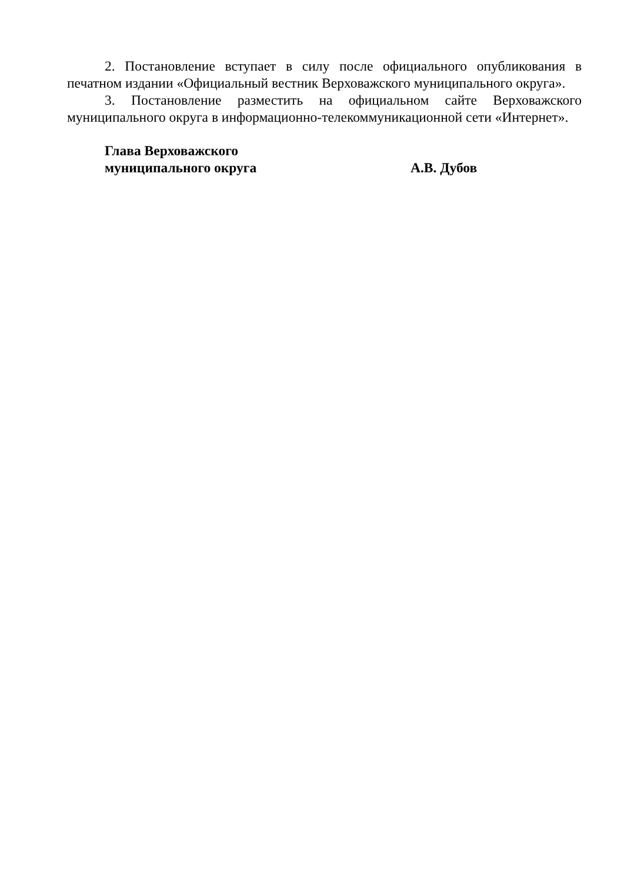2. Постановление вступает в силу после официального опубликования в печатном издании «Официальный вестник Верховажского муниципального округа».
3. Постановление разместить на официальном сайте Верховажского муниципального округа в информационно-телекоммуникационной сети «Интернет».
Глава Верховажского
муниципального округа А.В. Дубов